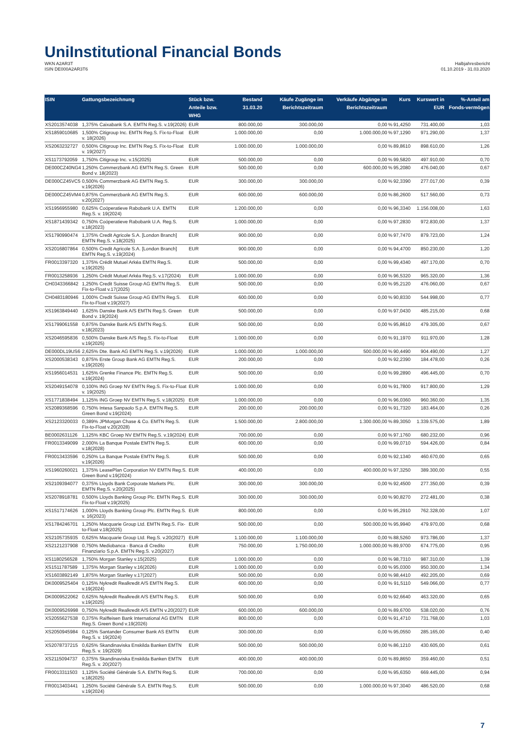UniInstitutional Financial Bonds
WKN A2AR3T
ISIN DE000A2AR3T6
Halbjahresbericht
01.10.2019 - 31.03.2020
| ISIN | Gattungsbezeichnung | Stück bzw. Anteile bzw. WHG | Bestand 31.03.20 | Käufe Zugänge im Berichtszeitraum | Verkäufe Abgänge im Berichtszeitraum | | Kurs | Kurswert in EUR | %-Anteil am Fonds-vermögen |
| --- | --- | --- | --- | --- | --- | --- | --- | --- | --- |
| XS2013574038 | 1,375% Caixabank S.A. EMTN Reg.S. v.19(2026) | EUR | 800.000,00 | 300.000,00 | 0,00 | % | 91,4250 | 731.400,00 | 1,03 |
| XS1859010685 | 1,500% Citigroup Inc. EMTN Reg.S. Fix-to-Float v. 18(2026) | EUR | 1.000.000,00 | 0,00 | 1.000.000,00 | % | 97,1290 | 971.290,00 | 1,37 |
| XS2063232727 | 0,500% Citigroup Inc. EMTN Reg.S. Fix-to-Float v. 19(2027) | EUR | 1.000.000,00 | 1.000.000,00 | 0,00 | % | 89,8610 | 898.610,00 | 1,26 |
| XS1173792059 | 1,750% Citigroup Inc. v.15(2025) | EUR | 500.000,00 | 0,00 | 0,00 | % | 99,5820 | 497.910,00 | 0,70 |
| DE000CZ40NG4 | 1,250% Commerzbank AG EMTN Reg.S. Green Bond v. 18(2023) | EUR | 500.000,00 | 0,00 | 600.000,00 | % | 95,2080 | 476.040,00 | 0,67 |
| DE000CZ45VC5 | 0,500% Commerzbank AG EMTN Reg.S. v.19(2026) | EUR | 300.000,00 | 300.000,00 | 0,00 | % | 92,3390 | 277.017,00 | 0,39 |
| DE000CZ45VM4 | 0,875% Commerzbank AG EMTN Reg.S. v.20(2027) | EUR | 600.000,00 | 600.000,00 | 0,00 | % | 86,2600 | 517.560,00 | 0,73 |
| XS1956955980 | 0,625% Coöperatieve Rabobank U.A. EMTN Reg.S. v. 19(2024) | EUR | 1.200.000,00 | 0,00 | 0,00 | % | 96,3340 | 1.156.008,00 | 1,63 |
| XS1871439342 | 0,750% Coöperatieve Rabobank U.A. Reg.S. v.18(2023) | EUR | 1.000.000,00 | 0,00 | 0,00 | % | 97,2830 | 972.830,00 | 1,37 |
| XS1790990474 | 1,375% Credit Agricole S.A. [London Branch] EMTN Reg.S. v.18(2025) | EUR | 900.000,00 | 0,00 | 0,00 | % | 97,7470 | 879.723,00 | 1,24 |
| XS2016807864 | 0,500% Credit Agricole S.A. [London Branch] EMTN Reg.S. v.19(2024) | EUR | 900.000,00 | 0,00 | 0,00 | % | 94,4700 | 850.230,00 | 1,20 |
| FR0013397320 | 1,375% Crédit Mutuel Arkéa EMTN Reg.S. v.19(2025) | EUR | 500.000,00 | 0,00 | 0,00 | % | 99,4340 | 497.170,00 | 0,70 |
| FR0013258936 | 1,250% Crédit Mutuel Arkéa Reg.S. v.17(2024) | EUR | 1.000.000,00 | 0,00 | 0,00 | % | 96,5320 | 965.320,00 | 1,36 |
| CH0343366842 | 1,250% Credit Suisse Group AG EMTN Reg.S. Fix-to-Float v.17(2025) | EUR | 500.000,00 | 0,00 | 0,00 | % | 95,2120 | 476.060,00 | 0,67 |
| CH0483180946 | 1,000% Credit Suisse Group AG EMTN Reg.S. Fix-to-Float v.19(2027) | EUR | 600.000,00 | 0,00 | 0,00 | % | 90,8330 | 544.998,00 | 0,77 |
| XS1963849440 | 1,625% Danske Bank A/S EMTN Reg.S. Green Bond v. 19(2024) | EUR | 500.000,00 | 0,00 | 0,00 | % | 97,0430 | 485.215,00 | 0,68 |
| XS1799061558 | 0,875% Danske Bank A/S EMTN Reg.S. v.18(2023) | EUR | 500.000,00 | 0,00 | 0,00 | % | 95,8610 | 479.305,00 | 0,67 |
| XS2046595836 | 0,500% Danske Bank A/S Reg.S. Fix-to-Float v.19(2025) | EUR | 1.000.000,00 | 0,00 | 0,00 | % | 91,1970 | 911.970,00 | 1,28 |
| DE000DL19US6 | 2,625% Dte. Bank AG EMTN Reg.S. v.19(2026) | EUR | 1.000.000,00 | 1.000.000,00 | 500.000,00 | % | 90,4490 | 904.490,00 | 1,27 |
| XS2000538343 | 0,875% Erste Group Bank AG EMTN Reg.S. v.19(2026) | EUR | 200.000,00 | 0,00 | 0,00 | % | 92,2390 | 184.478,00 | 0,26 |
| XS1956014531 | 1,625% Grenke Finance Plc. EMTN Reg.S. v.19(2024) | EUR | 500.000,00 | 0,00 | 0,00 | % | 99,2890 | 496.445,00 | 0,70 |
| XS2049154078 | 0,100% ING Groep NV EMTN Reg.S. Fix-to-Float v. 19(2025) | EUR | 1.000.000,00 | 0,00 | 0,00 | % | 91,7800 | 917.800,00 | 1,29 |
| XS1771838494 | 1,125% ING Groep NV EMTN Reg.S. v.18(2025) | EUR | 1.000.000,00 | 0,00 | 0,00 | % | 96,0360 | 960.360,00 | 1,35 |
| XS2089368596 | 0,750% Intesa Sanpaolo S.p.A. EMTN Reg.S. Green Bond v.19(2024) | EUR | 200.000,00 | 200.000,00 | 0,00 | % | 91,7320 | 183.464,00 | 0,26 |
| XS2123320033 | 0,389% JPMorgan Chase & Co. EMTN Reg.S. Fix-to-Float v.20(2028) | EUR | 1.500.000,00 | 2.800.000,00 | 1.300.000,00 | % | 89,3050 | 1.339.575,00 | 1,89 |
| BE0002631126 | 1,125% KBC Groep NV EMTN Reg.S. v.19(2024) | EUR | 700.000,00 | 0,00 | 0,00 | % | 97,1760 | 680.232,00 | 0,96 |
| FR0013349099 | 2,000% La Banque Postale EMTN Reg.S. v.18(2028) | EUR | 600.000,00 | 0,00 | 0,00 | % | 99,0710 | 594.426,00 | 0,84 |
| FR0013433596 | 0,250% La Banque Postale EMTN Reg.S. v.19(2026) | EUR | 500.000,00 | 0,00 | 0,00 | % | 92,1340 | 460.670,00 | 0,65 |
| XS1960260021 | 1,375% LeasePlan Corporation NV EMTN Reg.S. Green Bond v.19(2024) | EUR | 400.000,00 | 0,00 | 400.000,00 | % | 97,3250 | 389.300,00 | 0,55 |
| XS2109394077 | 0,375% Lloyds Bank Corporate Markets Plc. EMTN Reg.S. v.20(2025) | EUR | 300.000,00 | 300.000,00 | 0,00 | % | 92,4500 | 277.350,00 | 0,39 |
| XS2078918781 | 0,500% Lloyds Banking Group Plc. EMTN Reg.S. Fix-to-Float v.19(2025) | EUR | 300.000,00 | 300.000,00 | 0,00 | % | 90,8270 | 272.481,00 | 0,38 |
| XS1517174626 | 1,000% Lloyds Banking Group Plc. EMTN Reg.S. v. 16(2023) | EUR | 800.000,00 | 0,00 | 0,00 | % | 95,2910 | 762.328,00 | 1,07 |
| XS1784246701 | 1,250% Macquarie Group Ltd. EMTN Reg.S. Fix-to-Float v.18(2025) | EUR | 500.000,00 | 0,00 | 500.000,00 | % | 95,9940 | 479.970,00 | 0,68 |
| XS2105735935 | 0,625% Macquarie Group Ltd. Reg.S. v.20(2027) | EUR | 1.100.000,00 | 1.100.000,00 | 0,00 | % | 88,5260 | 973.786,00 | 1,37 |
| XS2121237908 | 0,750% Mediobanca - Banca di Credito Finanziario S.p.A. EMTN Reg.S. v.20(2027) | EUR | 750.000,00 | 1.750.000,00 | 1.000.000,00 | % | 89,9700 | 674.775,00 | 0,95 |
| XS1180256528 | 1,750% Morgan Stanley v.15(2025) | EUR | 1.000.000,00 | 0,00 | 0,00 | % | 98,7310 | 987.310,00 | 1,39 |
| XS1511787589 | 1,375% Morgan Stanley v.16(2026) | EUR | 1.000.000,00 | 0,00 | 0,00 | % | 95,0300 | 950.300,00 | 1,34 |
| XS1603892149 | 1,875% Morgan Stanley v.17(2027) | EUR | 500.000,00 | 0,00 | 0,00 | % | 98,4410 | 492.205,00 | 0,69 |
| DK0009525404 | 0,125% Nykredit Realkredit A/S EMTN Reg.S. v.19(2024) | EUR | 600.000,00 | 0,00 | 0,00 | % | 91,5110 | 549.066,00 | 0,77 |
| DK0009522062 | 0,625% Nykredit Realkredit A/S EMTN Reg.S. v.19(2025) | EUR | 500.000,00 | 0,00 | 0,00 | % | 92,6640 | 463.320,00 | 0,65 |
| DK0009526998 | 0,750% Nykredit Realkredit A/S EMTN v.20(2027) | EUR | 600.000,00 | 600.000,00 | 0,00 | % | 89,6700 | 538.020,00 | 0,76 |
| XS2055627538 | 0,375% Raiffeisen Bank International AG EMTN Reg.S. Green Bond v.19(2026) | EUR | 800.000,00 | 0,00 | 0,00 | % | 91,4710 | 731.768,00 | 1,03 |
| XS2050945984 | 0,125% Santander Consumer Bank AS EMTN Reg.S. v. 19(2024) | EUR | 300.000,00 | 0,00 | 0,00 | % | 95,0550 | 285.165,00 | 0,40 |
| XS2078737215 | 0,625% Skandinaviska Enskilda Banken EMTN Reg.S. v. 19(2029) | EUR | 500.000,00 | 500.000,00 | 0,00 | % | 86,1210 | 430.605,00 | 0,61 |
| XS2115094737 | 0,375% Skandinaviska Enskilda Banken EMTN Reg.S. v. 20(2027) | EUR | 400.000,00 | 400.000,00 | 0,00 | % | 89,8650 | 359.460,00 | 0,51 |
| FR0013311503 | 1,125% Société Générale S.A. EMTN Reg.S. v.18(2025) | EUR | 700.000,00 | 0,00 | 0,00 | % | 95,6350 | 669.445,00 | 0,94 |
| FR0013403441 | 1,250% Société Générale S.A. EMTN Reg.S. v.19(2024) | EUR | 500.000,00 | 0,00 | 1.000.000,00 | % | 97,3040 | 486.520,00 | 0,68 |
7